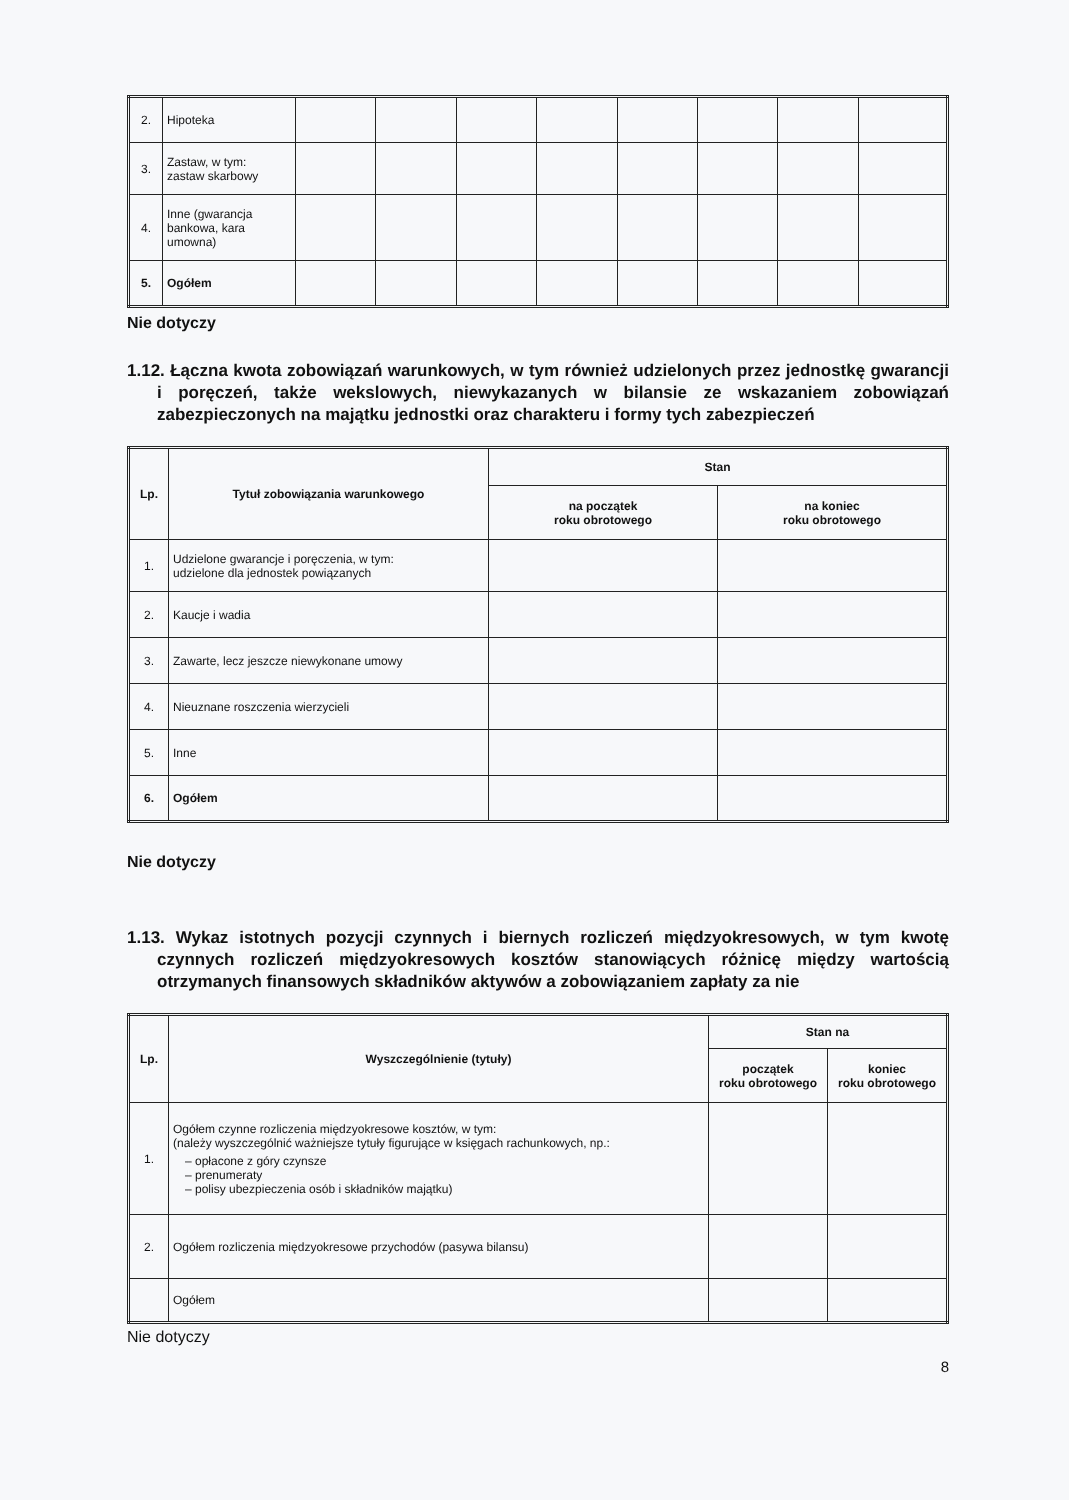| 2. | Hipoteka | | | | | | | | |
| 3. | Zastaw, w tym: zastaw skarbowy | | | | | | | | |
| 4. | Inne (gwarancja bankowa, kara umowna) | | | | | | | | |
| 5. | Ogółem | | | | | | | | |
Nie dotyczy
1.12. Łączna kwota zobowiązań warunkowych, w tym również udzielonych przez jednostkę gwarancji i poręczeń, także wekslowych, niewykazanych w bilansie ze wskazaniem zobowiązań zabezpieczonych na majątku jednostki oraz charakteru i formy tych zabezpieczeń
| Lp. | Tytuł zobowiązania warunkowego | Stan | |
| --- | --- | --- | --- |
| | | na początek roku obrotowego | na koniec roku obrotowego |
| 1. | Udzielone gwarancje i poręczenia, w tym: udzielone dla jednostek powiązanych | | |
| 2. | Kaucje i wadia | | |
| 3. | Zawarte, lecz jeszcze niewykonane umowy | | |
| 4. | Nieuznane roszczenia wierzycieli | | |
| 5. | Inne | | |
| 6. | Ogółem | | |
Nie dotyczy
1.13. Wykaz istotnych pozycji czynnych i biernych rozliczeń międzyokresowych, w tym kwotę czynnych rozliczeń międzyokresowych kosztów stanowiących różnicę między wartością otrzymanych finansowych składników aktywów a zobowiązaniem zapłaty za nie
| Lp. | Wyszczególnienie (tytuły) | Stan na | |
| --- | --- | --- | --- |
| | | początek roku obrotowego | koniec roku obrotowego |
| 1. | Ogółem czynne rozliczenia międzyokresowe kosztów, w tym: (należy wyszczególnić ważniejsze tytuły figurujące w księgach rachunkowych, np.: – opłacone z góry czynsze – prenumeraty – polisy ubezpieczenia osób i składników majątku) | | |
| 2. | Ogółem rozliczenia międzyokresowe przychodów (pasywa bilansu) | | |
| | Ogółem | | |
Nie dotyczy
8